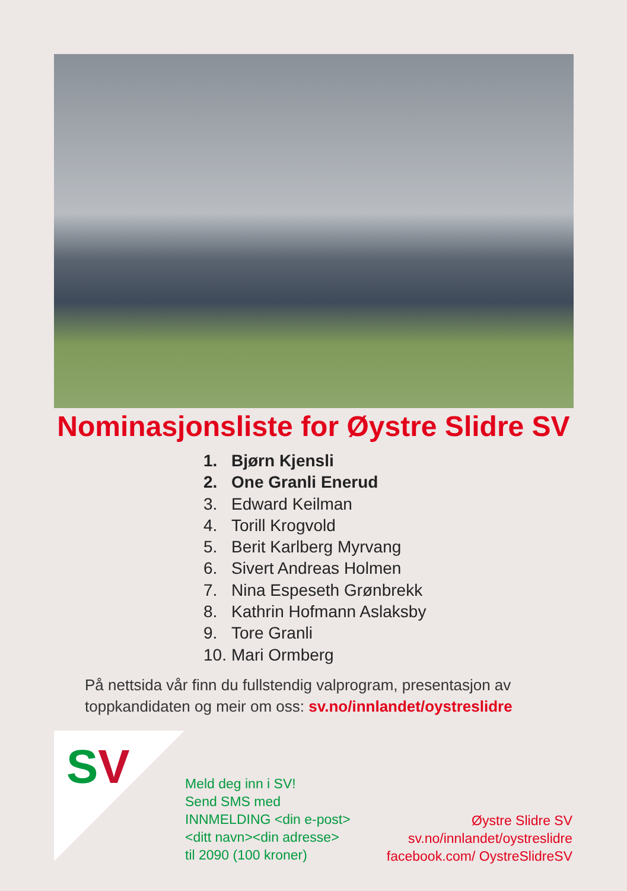Nominasjonsliste for Øystre Slidre SV
1. Bjørn Kjensli
2. One Granli Enerud
3. Edward Keilman
4. Torill Krogvold
5. Berit Karlberg Myrvang
6. Sivert Andreas Holmen
7. Nina Espeseth Grønbrekk
8. Kathrin Hofmann Aslaksby
9. Tore Granli
10. Mari Ormberg
På nettsida vår finn du fullstendig valprogram, presentasjon av toppkandidaten og meir om oss: sv.no/innlandet/oystreslidre
SV
Meld deg inn i SV!
Send SMS med
INNMELDING <din e-post>
<ditt navn><din adresse>
til 2090 (100 kroner)
Øystre Slidre SV
sv.no/innlandet/oystreslidre
facebook.com/ OystreSlidreSV